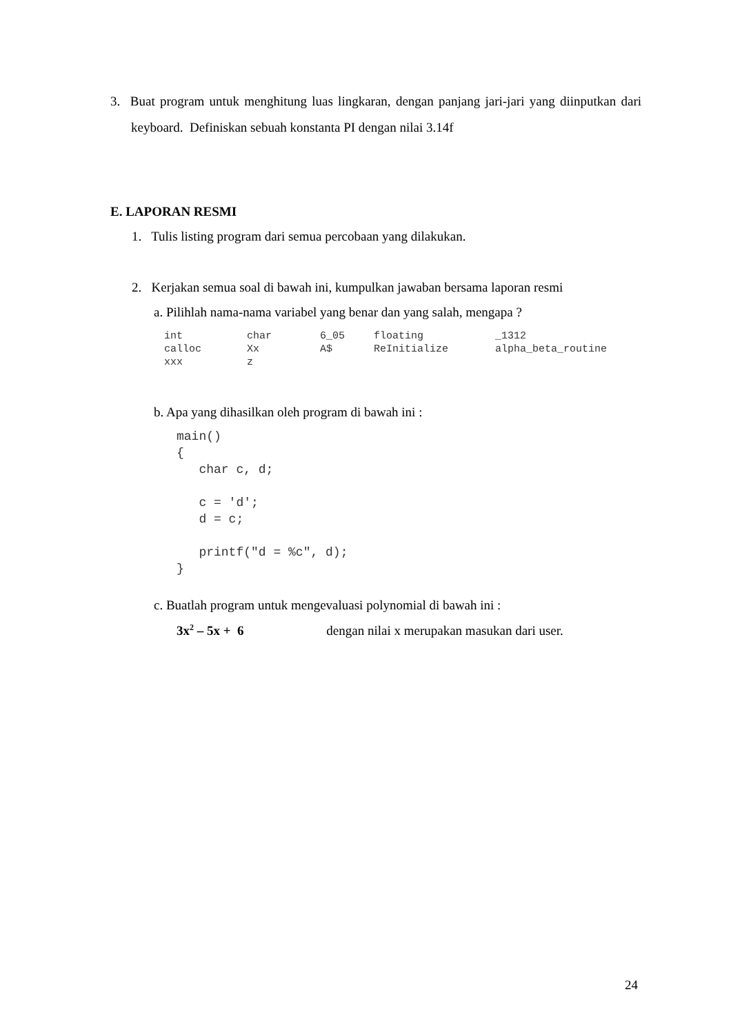3. Buat program untuk menghitung luas lingkaran, dengan panjang jari-jari yang diinputkan dari keyboard. Definiskan sebuah konstanta PI dengan nilai 3.14f
E. LAPORAN RESMI
1. Tulis listing program dari semua percobaan yang dilakukan.
2. Kerjakan semua soal di bawah ini, kumpulkan jawaban bersama laporan resmi
a. Pilihlah nama-nama variabel yang benar dan yang salah, mengapa ?
| int | char | 6_05 | floating | _1312 |
| calloc | Xx | A$ | ReInitialize | alpha_beta_routine |
| xxx | z | | | |
b. Apa yang dihasilkan oleh program di bawah ini :
main()
{
   char c, d;

   c = 'd';
   d = c;

   printf("d = %c", d);
}
c. Buatlah program untuk mengevaluasi polynomial di bawah ini :
3x<sup>2</sup> – 5x + 6 dengan nilai x merupakan masukan dari user.
24